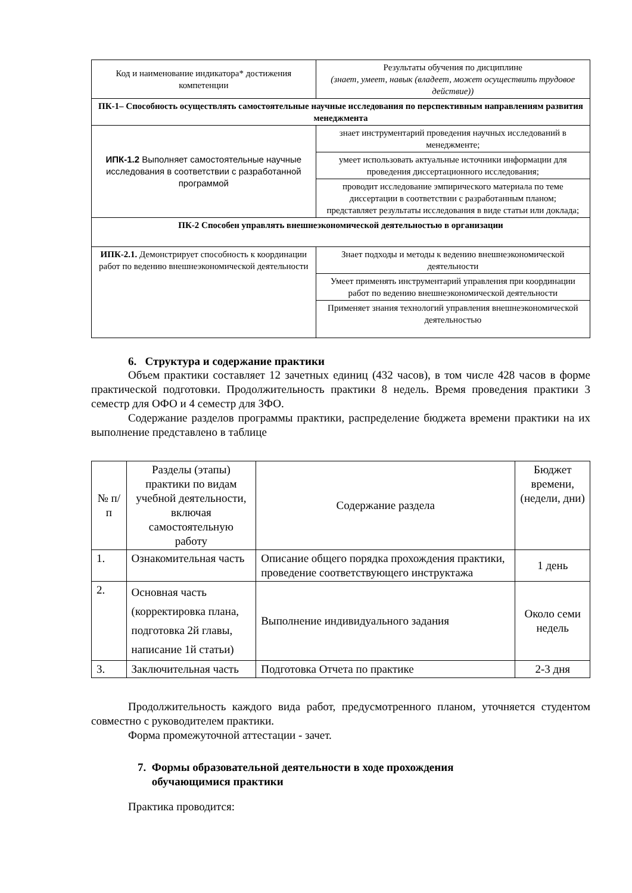| Код и наименование индикатора* достижения компетенции | Результаты обучения по дисциплине (знает, умеет, навык (владеет, может осуществить трудовое действие)) |
| --- | --- |
| ПК-1– Способность осуществлять самостоятельные научные исследования по перспективным направлениям развития менеджмента | |
| ИПК-1.2 Выполняет самостоятельные научные исследования в соответствии с разработанной программой | знает инструментарий проведения научных исследований в менеджменте; |
| | умеет использовать актуальные источники информации для проведения диссертационного исследования; |
| | проводит исследование эмпирического материала по теме диссертации в соответствии с разработанным планом; представляет результаты исследования в виде статьи или доклада; |
| ПК-2 Способен управлять внешнеэкономической деятельностью в организации | |
| ИПК-2.1. Демонстрирует способность к координации работ по ведению внешнеэкономической деятельности | Знает подходы и методы к ведению внешнеэкономической деятельности |
| | Умеет применять инструментарий управления при координации работ по ведению внешнеэкономической деятельности |
| | Применяет знания технологий управления внешнеэкономической деятельностью |
6. Структура и содержание практики
Объем практики составляет 12 зачетных единиц (432 часов), в том числе 428 часов в форме практической подготовки. Продолжительность практики 8 недель. Время проведения практики 3 семестр для ОФО и 4 семестр для ЗФО.
Содержание разделов программы практики, распределение бюджета времени практики на их выполнение представлено в таблице
| № п/п | Разделы (этапы) практики по видам учебной деятельности, включая самостоятельную работу | Содержание раздела | Бюджет времени, (недели, дни) |
| --- | --- | --- | --- |
| 1. | Ознакомительная часть | Описание общего порядка прохождения практики, проведение соответствующего инструктажа | 1 день |
| 2. | Основная часть (корректировка плана, подготовка 2й главы, написание 1й статьи) | Выполнение индивидуального задания | Около семи недель |
| 3. | Заключительная часть | Подготовка Отчета по практике | 2-3 дня |
Продолжительность каждого вида работ, предусмотренного планом, уточняется студентом совместно с руководителем практики.
Форма промежуточной аттестации - зачет.
7. Формы образовательной деятельности в ходе прохождения
обучающимися практики
Практика проводится: